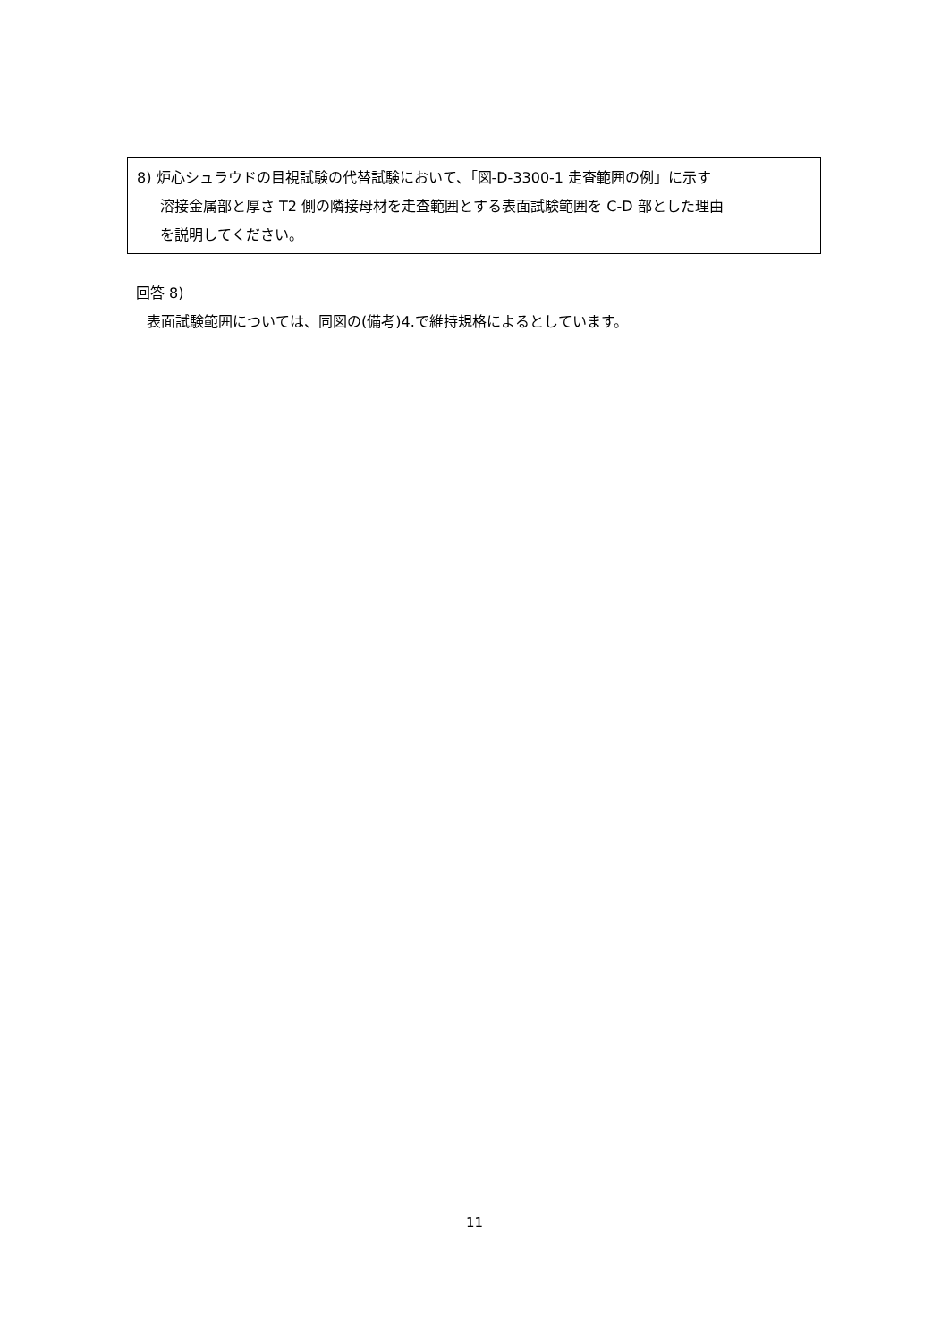8) 炉心シュラウドの目視試験の代替試験において、「図-D-3300-1 走査範囲の例」に示す
溶接金属部と厚さ T2 側の隣接母材を走査範囲とする表面試験範囲を C-D 部とした理由
を説明してください。
回答 8)
表面試験範囲については、同図の(備考)4.で維持規格によるとしています。
11